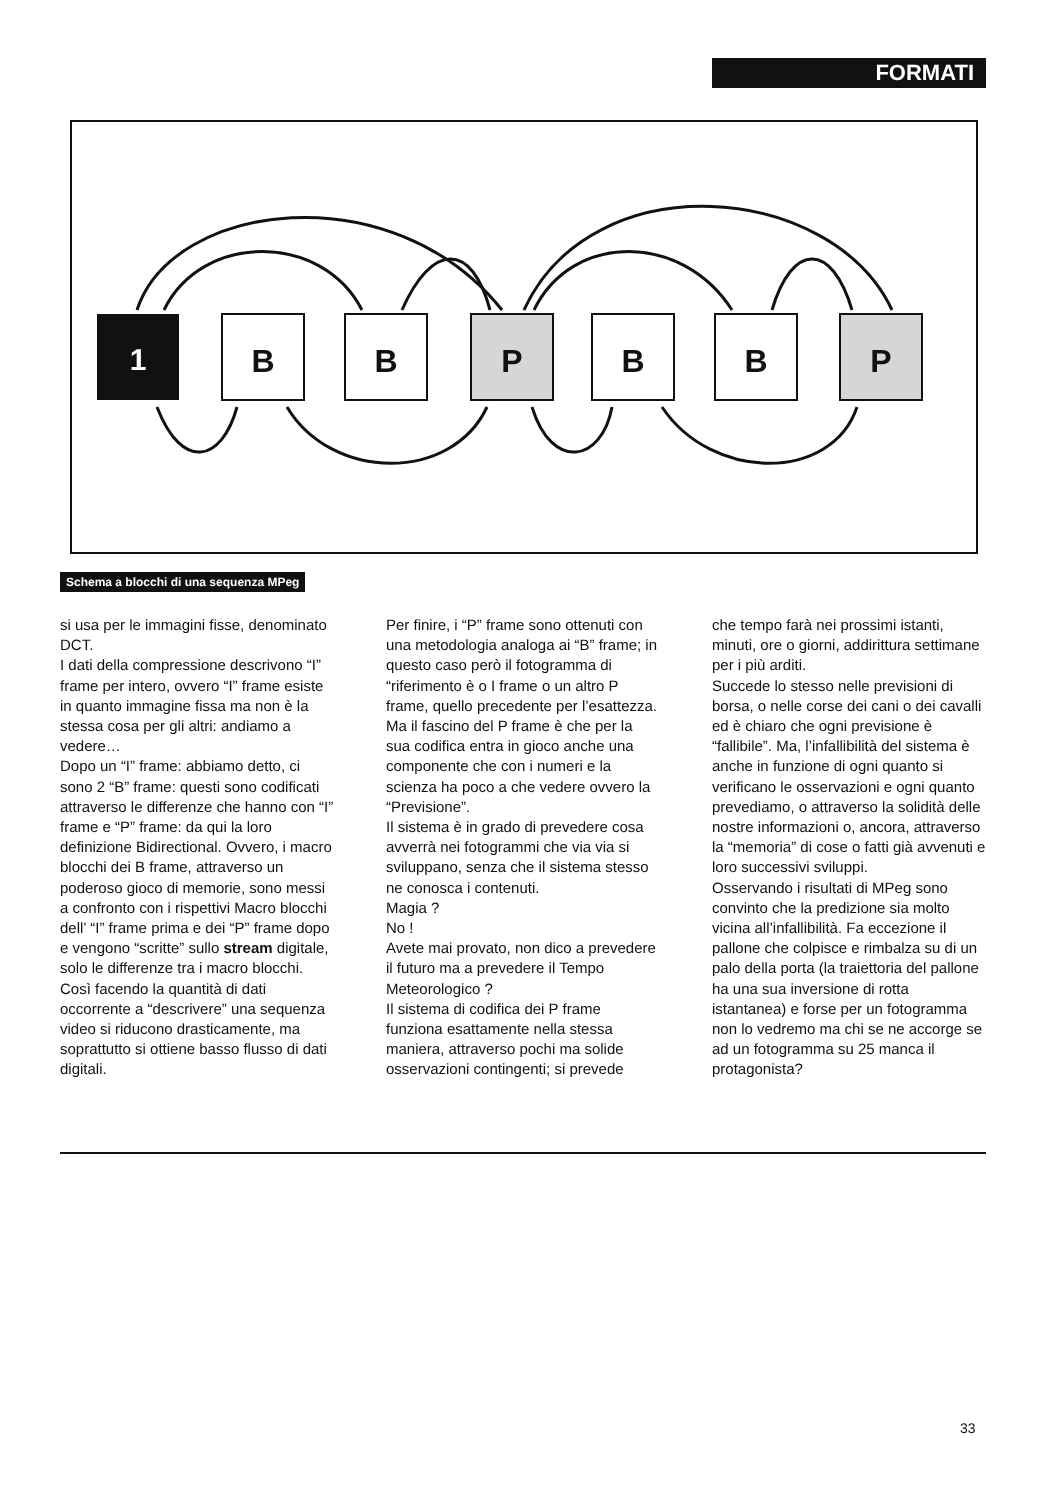FORMATI
1
B
B
P
B
B
P
Schema a blocchi di una sequenza MPeg
si usa per le immagini fisse, denominato DCT.
I dati della compressione descrivono “I” frame per intero, ovvero “I” frame esiste in quanto immagine fissa ma non è la stessa cosa per gli altri: andiamo a vedere…
Dopo un “I” frame: abbiamo detto, ci sono 2 “B” frame: questi sono codificati attraverso le differenze che hanno con “I” frame e “P” frame: da qui la loro definizione Bidirectional. Ovvero, i macro blocchi dei B frame, attraverso un poderoso gioco di memorie, sono messi a confronto con i rispettivi Macro blocchi dell’ “I” frame prima e dei “P” frame dopo e vengono “scritte” sullo stream digitale, solo le differenze tra i macro blocchi.
Così facendo la quantità di dati occorrente a “descrivere” una sequenza video si riducono drasticamente, ma soprattutto si ottiene basso flusso di dati digitali.
Per finire, i “P” frame sono ottenuti con una metodologia analoga ai “B” frame; in questo caso però il fotogramma di “riferimento è o I frame o un altro P frame, quello precedente per l’esattezza.
Ma il fascino del P frame è che per la sua codifica entra in gioco anche una componente che con i numeri e la scienza ha poco a che vedere ovvero la “Previsione”.
Il sistema è in grado di prevedere cosa avverrà nei fotogrammi che via via si sviluppano, senza che il sistema stesso ne conosca i contenuti.
Magia ?
No !
Avete mai provato, non dico a prevedere il futuro ma a prevedere il Tempo Meteorologico ?
Il sistema di codifica dei P frame funziona esattamente nella stessa maniera, attraverso pochi ma solide osservazioni contingenti; si prevede
che tempo farà nei prossimi istanti, minuti, ore o giorni, addirittura settimane per i più arditi.
Succede lo stesso nelle previsioni di borsa, o nelle corse dei cani o dei cavalli ed è chiaro che ogni previsione è “fallibile”. Ma, l’infallibilità del sistema è anche in funzione di ogni quanto si verificano le osservazioni e ogni quanto prevediamo, o attraverso la solidità delle nostre informazioni o, ancora, attraverso la “memoria” di cose o fatti già avvenuti e loro successivi sviluppi.
Osservando i risultati di MPeg sono convinto che la predizione sia molto vicina all’infallibilità. Fa eccezione il pallone che colpisce e rimbalza su di un palo della porta (la traiettoria del pallone ha una sua inversione di rotta istantanea) e forse per un fotogramma non lo vedremo ma chi se ne accorge se ad un fotogramma su 25 manca il protagonista?
33